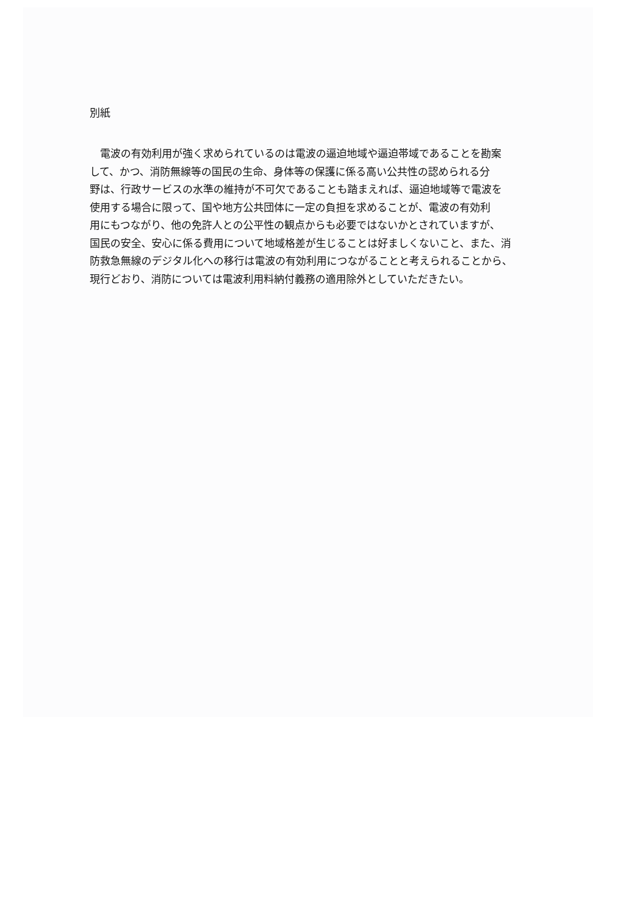別紙
　電波の有効利用が強く求められているのは電波の逼迫地域や逼迫帯域であることを勘案
して、かつ、消防無線等の国民の生命、身体等の保護に係る高い公共性の認められる分
野は、行政サービスの水準の維持が不可欠であることも踏まえれば、逼迫地域等で電波を
使用する場合に限って、国や地方公共団体に一定の負担を求めることが、電波の有効利
用にもつながり、他の免許人との公平性の観点からも必要ではないかとされていますが、
国民の安全、安心に係る費用について地域格差が生じることは好ましくないこと、また、消
防救急無線のデジタル化への移行は電波の有効利用につながることと考えられることから、
現行どおり、消防については電波利用料納付義務の適用除外としていただきたい。